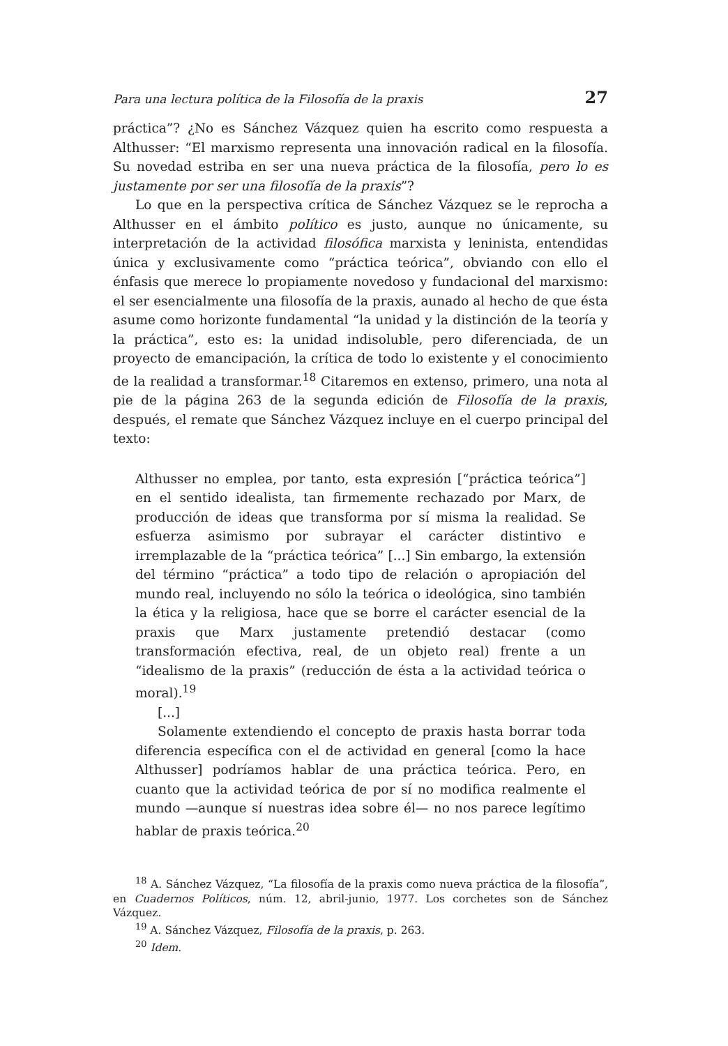Para una lectura política de la Filosofía de la praxis 27
práctica”? ¿No es Sánchez Vázquez quien ha escrito como respuesta a Althusser: “El marxismo representa una innovación radical en la filosofía. Su novedad estriba en ser una nueva práctica de la filosofía, pero lo es justamente por ser una filosofía de la praxis”?
Lo que en la perspectiva crítica de Sánchez Vázquez se le reprocha a Althusser en el ámbito político es justo, aunque no únicamente, su interpretación de la actividad filosófica marxista y leninista, entendidas única y exclusivamente como “práctica teórica”, obviando con ello el énfasis que merece lo propiamente novedoso y fundacional del marxismo: el ser esencialmente una filosofía de la praxis, aunado al hecho de que ésta asume como horizonte fundamental “la unidad y la distinción de la teoría y la práctica”, esto es: la unidad indisoluble, pero diferenciada, de un proyecto de emancipación, la crítica de todo lo existente y el conocimiento de la realidad a transformar.<sup>18</sup> Citaremos en extenso, primero, una nota al pie de la página 263 de la segunda edición de Filosofía de la praxis, después, el remate que Sánchez Vázquez incluye en el cuerpo principal del texto:
Althusser no emplea, por tanto, esta expresión [“práctica teórica”] en el sentido idealista, tan firmemente rechazado por Marx, de producción de ideas que transforma por sí misma la realidad. Se esfuerza asimismo por subrayar el carácter distintivo e irremplazable de la “práctica teórica” [...] Sin embargo, la extensión del término “práctica” a todo tipo de relación o apropiación del mundo real, incluyendo no sólo la teórica o ideológica, sino también la ética y la religiosa, hace que se borre el carácter esencial de la praxis que Marx justamente pretendió destacar (como transformación efectiva, real, de un objeto real) frente a un “idealismo de la praxis” (reducción de ésta a la actividad teórica o moral).<sup>19</sup>
[...]
Solamente extendiendo el concepto de praxis hasta borrar toda diferencia específica con el de actividad en general [como la hace Althusser] podríamos hablar de una práctica teórica. Pero, en cuanto que la actividad teórica de por sí no modifica realmente el mundo —aunque sí nuestras idea sobre él— no nos parece legítimo hablar de praxis teórica.<sup>20</sup>
<sup>18</sup> A. Sánchez Vázquez, “La filosofía de la praxis como nueva práctica de la filosofía”, en Cuadernos Políticos, núm. 12, abril-junio, 1977. Los corchetes son de Sánchez Vázquez.
<sup>19</sup> A. Sánchez Vázquez, Filosofía de la praxis, p. 263.
<sup>20</sup> Idem.